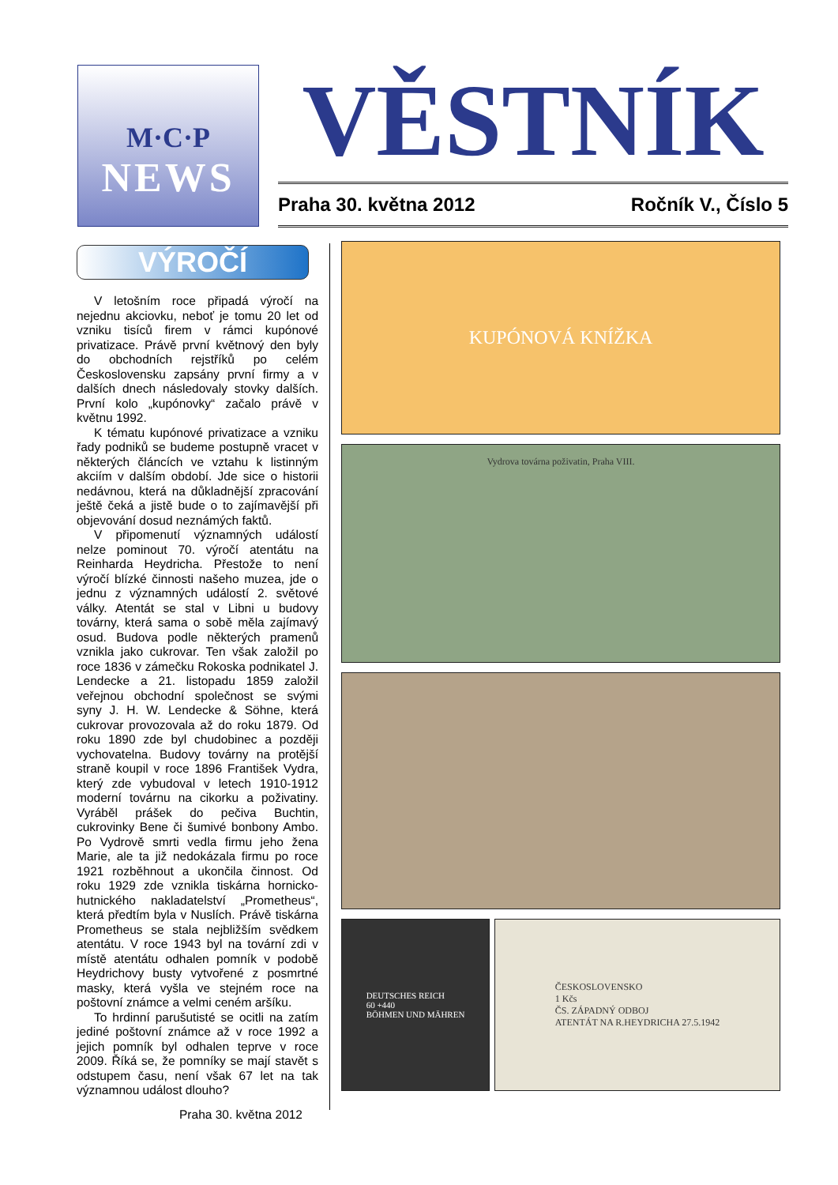M·C·P
NEWS
VĚSTNÍK
Praha 30. května 2012 Ročník V., Číslo 5
VÝROČÍ
V letošním roce připadá výročí na nejednu akciovku, neboť je tomu 20 let od vzniku tisíců firem v rámci kupónové privatizace. Právě první květnový den byly do obchodních rejstříků po celém Československu zapsány první firmy a v dalších dnech následovaly stovky dalších. První kolo „kupónovky“ začalo právě v květnu 1992.
K tématu kupónové privatizace a vzniku řady podniků se budeme postupně vracet v některých článcích ve vztahu k listinným akciím v dalším období. Jde sice o historii nedávnou, která na důkladnější zpracování ještě čeká a jistě bude o to zajímavější při objevování dosud neznámých faktů.
V připomenutí významných událostí nelze pominout 70. výročí atentátu na Reinharda Heydricha. Přestože to není výročí blízké činnosti našeho muzea, jde o jednu z významných událostí 2. světové války. Atentát se stal v Libni u budovy továrny, která sama o sobě měla zajímavý osud. Budova podle některých pramenů vznikla jako cukrovar. Ten však založil po roce 1836 v zámečku Rokoska podnikatel J. Lendecke a 21. listopadu 1859 založil veřejnou obchodní společnost se svými syny J. H. W. Lendecke & Söhne, která cukrovar provozovala až do roku 1879. Od roku 1890 zde byl chudobinec a později vychovatelna. Budovy továrny na protější straně koupil v roce 1896 František Vydra, který zde vybudoval v letech 1910-1912 moderní továrnu na cikorku a poživatiny. Vyráběl prášek do pečiva Buchtin, cukrovinky Bene či šumivé bonbony Ambo. Po Vydrově smrti vedla firmu jeho žena Marie, ale ta již nedokázala firmu po roce 1921 rozběhnout a ukončila činnost. Od roku 1929 zde vznikla tiskárna hornicko-hutnického nakladatelství „Prometheus“, která předtím byla v Nuslích. Právě tiskárna Prometheus se stala nejbližším svědkem atentátu. V roce 1943 byl na tovární zdi v místě atentátu odhalen pomník v podobě Heydrichovy busty vytvořené z posmrtné masky, která vyšla ve stejném roce na poštovní známce a velmi ceném aršíku.
To hrdinní parušutisté se ocitli na zatím jediné poštovní známce až v roce 1992 a jejich pomník byl odhalen teprve v roce 2009. Říká se, že pomníky se mají stavět s odstupem času, není však 67 let na tak významnou událost dlouho?
Praha 30. května 2012
KUPÓNOVÁ KNÍŽKA
Vydrova továrna poživatin, Praha VIII.
DEUTSCHES REICH
60 +440
BÖHMEN UND MÄHREN
ČESKOSLOVENSKO
1 Kčs
ČS. ZÁPADNÝ ODBOJ
ATENTÁT NA R.HEYDRICHA 27.5.1942